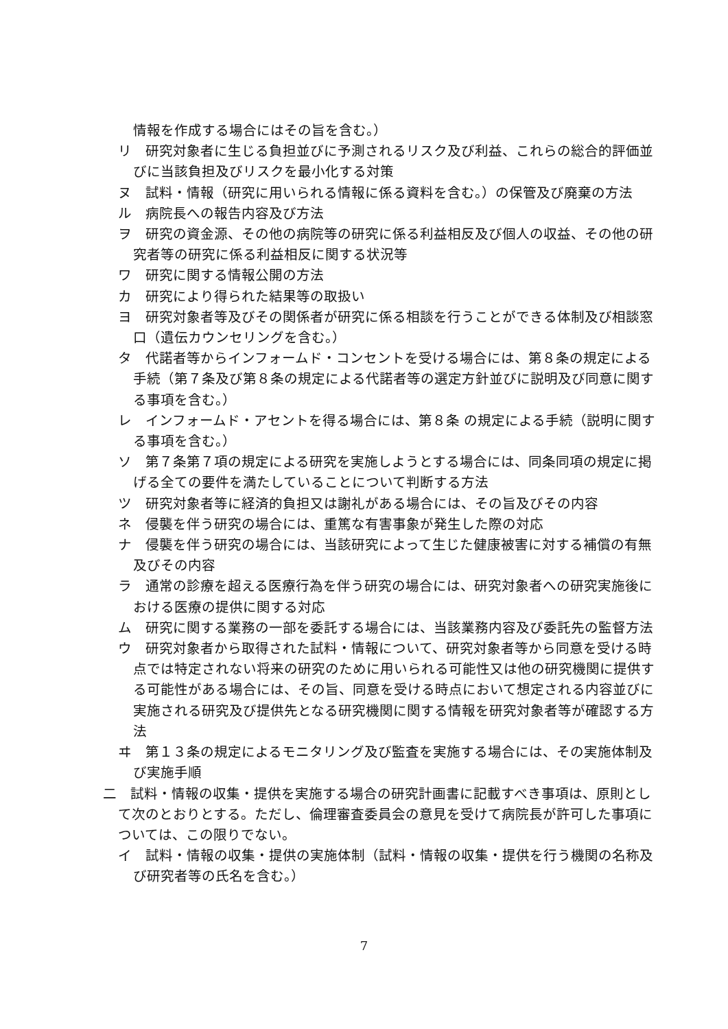情報を作成する場合にはその旨を含む。）
リ　研究対象者に生じる負担並びに予測されるリスク及び利益、これらの総合的評価並びに当該負担及びリスクを最小化する対策
ヌ　試料・情報（研究に用いられる情報に係る資料を含む。）の保管及び廃棄の方法
ル　病院長への報告内容及び方法
ヲ　研究の資金源、その他の病院等の研究に係る利益相反及び個人の収益、その他の研究者等の研究に係る利益相反に関する状況等
ワ　研究に関する情報公開の方法
カ　研究により得られた結果等の取扱い
ヨ　研究対象者等及びその関係者が研究に係る相談を行うことができる体制及び相談窓口（遺伝カウンセリングを含む。）
タ　代諾者等からインフォームド・コンセントを受ける場合には、第８条の規定による手続（第７条及び第８条の規定による代諾者等の選定方針並びに説明及び同意に関する事項を含む。）
レ　インフォームド・アセントを得る場合には、第８条 の規定による手続（説明に関する事項を含む。）
ソ　第７条第７項の規定による研究を実施しようとする場合には、同条同項の規定に掲げる全ての要件を満たしていることについて判断する方法
ツ　研究対象者等に経済的負担又は謝礼がある場合には、その旨及びその内容
ネ　侵襲を伴う研究の場合には、重篤な有害事象が発生した際の対応
ナ　侵襲を伴う研究の場合には、当該研究によって生じた健康被害に対する補償の有無及びその内容
ラ　通常の診療を超える医療行為を伴う研究の場合には、研究対象者への研究実施後における医療の提供に関する対応
ム　研究に関する業務の一部を委託する場合には、当該業務内容及び委託先の監督方法
ウ　研究対象者から取得された試料・情報について、研究対象者等から同意を受ける時点では特定されない将来の研究のために用いられる可能性又は他の研究機関に提供する可能性がある場合には、その旨、同意を受ける時点において想定される内容並びに実施される研究及び提供先となる研究機関に関する情報を研究対象者等が確認する方法
ヰ　第１３条の規定によるモニタリング及び監査を実施する場合には、その実施体制及び実施手順
二　試料・情報の収集・提供を実施する場合の研究計画書に記載すべき事項は、原則として次のとおりとする。ただし、倫理審査委員会の意見を受けて病院長が許可した事項については、この限りでない。
イ　試料・情報の収集・提供の実施体制（試料・情報の収集・提供を行う機関の名称及び研究者等の氏名を含む。）
7